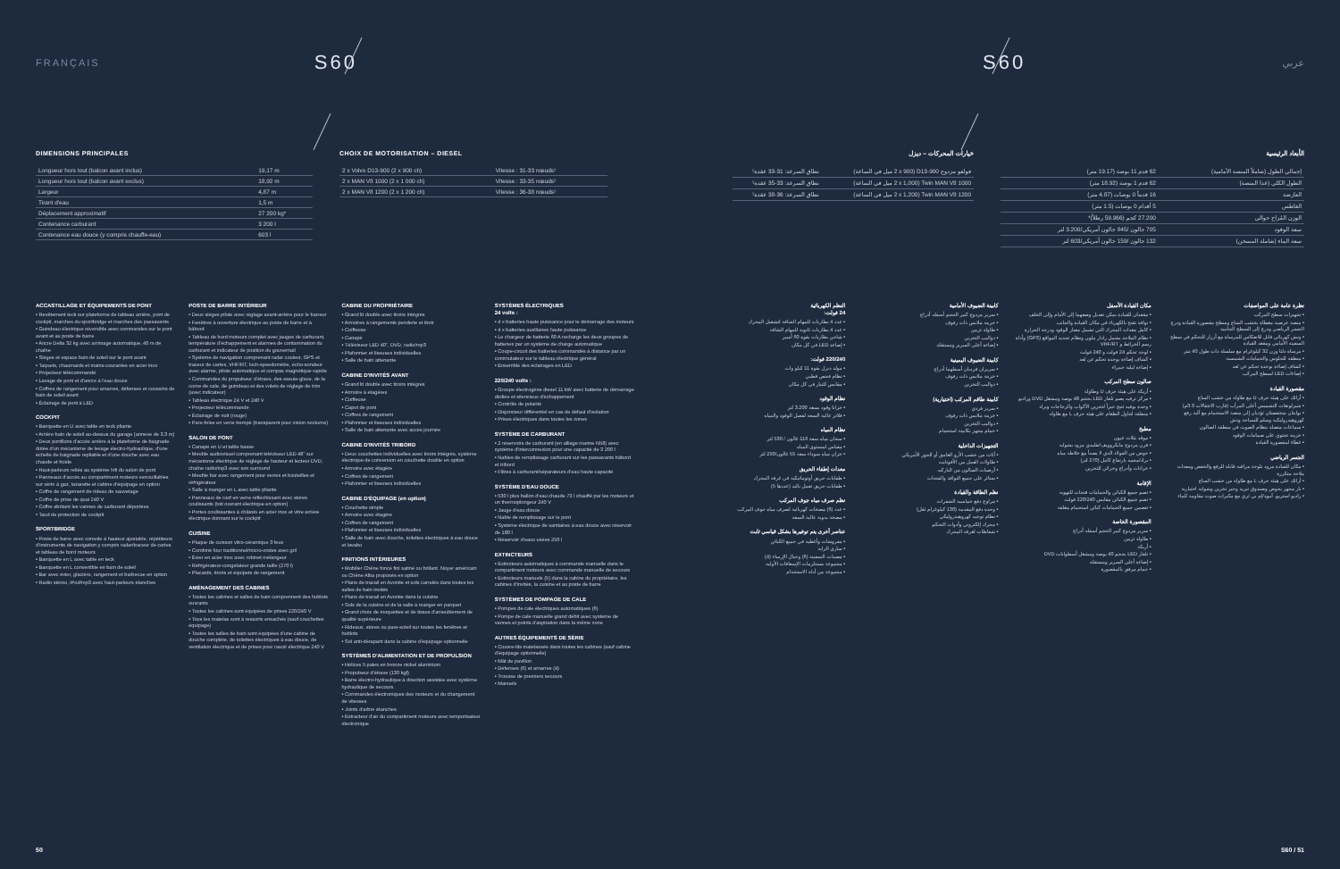FRANÇAIS S60
DIMENSIONS PRINCIPALES
| Longueur hors tout (balcon avant inclus) | 19,17 m |
| Longueur hors tout (balcon avant exclus) | 18,92 m |
| Largeur | 4,87 m |
| Tirant d'eau | 1,5 m |
| Déplacement approximatif | 27 200 kg* |
| Contenance carburant | 3 200 l |
| Contenance eau douce (y compris chauffe-eau) | 603 l |
CHOIX DE MOTORISATION – DIESEL
| 2 x Volvo D13-900 (2 x 900 ch) | Vitesse : 31-33 nœuds¹ |
| 2 x MAN V8 1000 (2 x 1 000 ch) | Vitesse : 33-35 nœuds¹ |
| 2 x MAN V8 1200 (2 x 1 200 ch) | Vitesse : 36-38 nœuds¹ |
ACCASTILLAGE ET ÉQUIPEMENTS DE PONT
• Revêtement teck sur plateforme de tableau arrière, pont de cockpit, marches du sportbridge et marches des passavants
• Guindeau électrique réversible avec commandes sur le pont avant et au poste de barre
• Ancre Delta 32 kg avec arrimage automatique, 40 m de chaîne
• Sièges et espace bain de soleil sur le pont avant
• Taquets, chaumards et mains-courantes en acier inox
• Projecteur télécommandé
• Lavage de pont et d'ancre à l'eau douce
• Coffres de rangement pour amarres, défenses et coussins de bain de soleil avant
• Éclairage de pont à LED
COCKPIT
• Banquette en U avec table en teck pliante
• Arrière bain de soleil au-dessus du garage (annexe de 3,3 m)
• Deux portillons d'accès arrière à la plateforme de baignade dotée d'un mécanisme de levage électro-hydraulique, d'une échelle de baignade repliable et d'une douche avec eau chaude et froide
• Haut-parleurs reliés au système hifi du salon de pont
• Panneaux d'accès au compartiment moteurs verrouillables sur vérin à gaz, lazarette et cabine d'équipage en option
• Coffre de rangement de rideau de sauvetage
• Coffre de prise de quai 240 V
• Coffre abritant les vannes de carburant déportées
• Taud de protection de cockpit
SPORTBRIDGE
• Poste de barre avec console à hauteur ajustable, répétiteurs d'instruments de navigation y compris radar/traceur de cartes et tableau de bord moteurs
• Banquette en L avec table en teck
• Banquette en L convertible en bain de soleil
• Bar avec évier, glacière, rangement et barbecue en option
• Radio stéréo, iPod/mp3 avec haut-parleurs étanches
POSTE DE BARRE INTÉRIEUR
• Deux sièges pilote avec réglage avant-arrière pour le barreur
• Fenêtres à ouverture électrique au poste de barre et à bâbord
• Tableau de bord moteurs complet avec jauges de carburant, température d'échappement et alarmes de contamination du carburant et indicateur de position du gouvernail
• Système de navigation comprenant radar couleur, GPS et traceur de cartes, VHF/RT, loch-speedomètre, écho-sondeur avec alarme, pilote automatique et compas magnétique rapide
• Commandes du propulseur d'étrave, des essuie-glace, de la corne de cale, de guindeau et des volets de réglage de trim (avec indicateur)
• Tableau électrique 24 V et 240 V
• Projecteur télécommandé
• Éclairage de nuit (rouge)
• Pare-brise en verre trempé (transparent pour vision nocturne)
SALON DE PONT
• Canapé en U et table basse
• Meuble audiovisuel comprenant téléviseur LED 48" sur mécanisme électrique de réglage de hauteur et lecteur DVD, chaîne radio/mp3 avec son surround
• Meuble bar avec rangement pour verres et bouteilles et réfrigérateur
• Salle à manger en L avec table pliante
• Panneaux de roof en verre réfléchissant avec stores coulissants (toit ouvrant électrique en option)
• Portes coulissantes à châssis en acier inox et vitre arrière électrique donnant sur le cockpit
CUISINE
• Plaque de cuisson vitro-céramique 3 feux
• Combiné four traditionnel/micro-ondes avec gril
• Évier en acier inox avec robinet mélangeur
• Réfrigérateur-congélateur grande taille (270 l)
• Placards, tiroirs et équipets de rangement
AMÉNAGEMENT DES CABINES
• Toutes les cabines et salles de bain comprennent des hublots ouvrants
• Toutes les cabines sont équipées de prises 220/240 V
• Tous les matelas sont à ressorts ensachés (sauf couchettes équipage)
• Toutes les salles de bain sont équipées d'une cabine de douche complète, de toilettes électriques à eau douce, de ventilation électrique et de prises pour rasoir électrique 240 V
CABINE DU PROPRIÉTAIRE
• Grand lit double avec tiroirs intégrés
• Armoires à rangements penderie et tiroir
• Coiffeuse
• Canapé
• Téléviseur LED 40", DVD, radio/mp3
• Plafonnier et liseuses individuelles
• Salle de bain attenante
CABINE D'INVITÉS AVANT
• Grand lit double avec tiroirs intégrés
• Armoire à étagères
• Coiffeuse
• Capot de pont
• Coffres de rangement
• Plafonnier et liseuses individuelles
• Salle de bain attenante avec accès journée
CABINE D'INVITÉS TRIBORD
• Deux couchettes individuelles avec tiroirs intégrés, système électrique de conversion en couchette double en option
• Armoire avec étagère
• Coffres de rangement
• Plafonnier et liseuses individuelles
CABINE D'ÉQUIPAGE (en option)
• Couchette simple
• Armoire avec étagère
• Coffres de rangement
• Plafonnier et liseuses individuelles
• Salle de bain avec douche, toilettes électriques à eau douce et lavabo
FINITIONS INTÉRIEURES
• Mobilier Chêne foncé fini satiné ou brillant. Noyer américain ou Chêne Alba proposés en option
• Plans de travail en Avonite et sols carrelés dans toutes les salles de bain invités
• Plans de travail en Avonite dans la cuisine
• Sols de la cuisine et de la salle à manger en parquet
• Grand choix de moquettes et de tissus d'ameublement de qualité supérieure
• Rideaux, stores ou pare-soleil sur toutes les fenêtres et hublots
• Sol anti-dérapant dans la cabine d'équipage optionnelle
SYSTÈMES D'ALIMENTATION ET DE PROPULSION
• Hélices 5 pales en bronze nickel aluminium
• Propulseur d'étrave (130 kgf)
• Barre électro-hydraulique à direction assistée avec système hydraulique de secours
• Commandes électroniques des moteurs et du changement de vitesses
• Joints d'arbre étanches
• Extracteur d'air du compartiment moteurs avec temporisateur électronique
SYSTÈMES ÉLECTRIQUES
24 volts :
• 4 x batteries haute puissance pour le démarrage des moteurs
• 4 x batteries auxiliaires haute puissance
• Le chargeur de batterie 60 A recharge les deux groupes de batteries par un système de charge automatique
• Coupe-circuit des batteries commandés à distance par un commutateur sur le tableau électrique général
• Ensemble des éclairages en LED
220/240 volts :
• Groupe électrogène diesel 11 kW avec batterie de démarrage dédiée et silencieux d'échappement
• Contrôle de polarité
• Disjoncteur différentiel en cas de défaut d'isolation
• Prises électriques dans toutes les zones
SYSTÈME DE CARBURANT
• 2 réservoirs de carburant (en alliage marine N58) avec système d'interconnexion pour une capacité de 3 200 l
• Nables de remplissage carburant sur les passavants bâbord et tribord
• Filtres à carburant/séparateurs d'eau haute capacité
SYSTÈME D'EAU DOUCE
• 530 l plus ballon d'eau chaude 73 l chauffé par les moteurs et un thermoplongeur 240 V
• Jauge d'eau douce
• Nable de remplissage sur le pont
• Système électrique de sanitaires à eau douce avec réservoir de 180 l
• Réservoir d'eaux usées 250 l
EXTINCTEURS
• Extincteurs automatiques à commande manuelle dans le compartiment moteurs avec commande manuelle de secours
• Extincteurs manuels (5) dans la cabine du propriétaire, les cabines d'invités, la cuisine et au poste de barre
SYSTÈMES DE POMPAGE DE CALE
• Pompes de cale électriques automatiques (6)
• Pompe de cale manuelle grand débit avec système de vannes et points d'aspiration dans la même zone
AUTRES ÉQUIPEMENTS DE SÉRIE
• Couvre-lits matelassés dans toutes les cabines (sauf cabine d'équipage optionnelle)
• Mât de pavillon
• Défenses (6) et amarres (4)
• Trousse de premiers secours
• Manuels
50
عربي S60
الأبعاد الرئيسية
| إجمالي الطول (شاملاً المنصة الأمامية) | 62 قدم 11 بوصة (19.17 متر) |
| الطول الكلي (عدا المنصة) | 62 قدم 1 بوصة (18.92 متر) |
| العارضة | 16 قدماً 0 بوصات (4.87 متر) |
| الغاطس | 5 أقدام 0 بوصات (1.5 متر) |
| الوزن المُزاح حوالي | 27.200 كجم (59.966 رطلاً)* |
| سعة الوقود | 705 جالون /845 جالون أمريكي/3.200 لتر |
| سعة الماء (شاملة المسخن) | 132 جالون /159 جالون أمريكي/603 لتر |
خيارات المحركات – ديزل
| فولفو مزدوج D13-900 (2 x 900 ميل في الساعة) | نطاق السرعة: 31-33 عقدة¹ |
| Twin MAN V8 1000 (2 x 1,000 ميل في الساعة) | نطاق السرعة: 33-35 عقدة¹ |
| Twin MAN V8 1200 (2 x 1,200 ميل في الساعة) | نطاق السرعة: 36-38 عقدة¹ |
نظرة عامة على المواصفات
• تجهيزات سطح المركب
• منصة عرضية مغطاة بخشب الساج وسطح مقصورة القيادة ودرج الجسر الرياضي ودرج إلى السطح الجانبية
• ونش كهربائي قابل للانعكاس للمرساة مع أزرار للتحكم في سطح السفينة الأمامي ومقعد القيادة
• مرساة دلتا وزن 32 كيلوغرام مع سلسلة ذات طول 40 متر
• منطقة للجلوس والحمامات الشمسية
• كشاف إضاءة بوحدة تحكم عن بُعد
• إضاءات LED لسطح المركب
مقصورة القيادة
• أرائك على هيئة حرف U مع طاولة من خشب الساج
• شيزلونغات التشميس أعلى المرآب (قارب الانتقالات 3.3م)
• بوابتان منخفضتان تؤديان إلى منصة الاستحمام مع آلية رفع كهروهيدروليكية وسلم للسباحة ودش
• سماعات متصلة بنظام الصوت في منطقة الصالون
• خزينة تحتوي على صمامات الوقود
• غطاء لمقصورة القيادة
الجسر الرياضي
• مكان للقيادة مزود بلوحة مراقبة قابلة للرفع والخفض ومعدات ملاحة متكررة
• أرائك على هيئة حرف L مع طاولة من خشب الساج
• بار مجهز بحوض وصندوق تبريد وحيز تخزين وشواية اختيارية
• راديو استريو، آيبود/إم بي ثري مع مكبرات صوت مقاومة للماء
مكان القيادة الأسفل
• مقعدان للقيادة يمكن تعديل وضعهما إلى الأمام وإلى الخلف
• نوافذ تفتح بالكهرباء في مكان القيادة والجانب
• كامل معدات المحرك التي تشمل معيار الوقود ودرجة الحرارة
• نظام الملاحة يشمل رادار ملون ونظام تحديد المواقع (GPS) وأداة رسم الخرائط و VHF/RT
• لوحة تحكم 24 فولت و 240 فولت
• كشاف إضاءة بوحدة تحكم عن بُعد
• إضاءة ليلية حمراء
صالون سطح المركب
• أريكة على هيئة حرف U وطاولة
• مركز ترفيه يضم تلفاز LED بحجم 48 بوصة ومشغل DVD وراديو
• وحدة بوفيه تتيح حيزاً لتخزين الأكواب والزجاجات وبراد
• منطقة لتناول الطعام على هيئة حرف L مع طاولة
مطبخ
• موقد بثلاث عيون
• فرن مزدوج مايكروويف/تقليدي مزود بشواية
• حوض من الفولاذ الذي لا يصدأ مع خلاطة مياه
• براد/مجمد بارتفاع كامل (270 لتر)
• خزانات وأدراج وخزائن للتخزين
الإقامة
• تضم جميع الكبائن والحمامات فتحات للتهوية
• تضم جميع الكبائن مقابس 220/240 فولت
• تتضمن جميع الحمامات كبائن استحمام مغلقة
المقصورة الخاصة
• سرير مزدوج كبير الحجم أسفله أدراج
• طاولة تزيين
• أريكة
• تلفاز LED بحجم 40 بوصة ومشغل أسطوانات DVD
• إضاءة أعلى السرير ومستقلة
• حمام مرفق بالمقصورة
كابينة الضيوف الأمامية
• سرير مزدوج كبير الحجم أسفله أدراج
• خزينة ملابس ذات رفوف
• طاولة تزيين
• دواليب التخزين
• إضاءة أعلى السرير ومستقلة
كابينة الضيوف اليمينية
• سريران فرديان أسفلهما أدراج
• خزينة ملابس ذات رفوف
• دواليب التخزين
كابينة طاقم المركب (اختيارية)
• سرير فردي
• خزينة ملابس ذات رفوف
• دواليب التخزين
• حمام مجهز بكابينة استحمام
التجهيزات الداخلية
• أثاث من خشب الأرو الغامق أو الجوز الأمريكي
• طاولات العمل من الأفونايت
• أرضيات الصالون من الباركيه
• ستائر على جميع النوافذ والفتحات
نظم الطاقة والقيادة
• مراوح دفع خماسية الشفرات
• وحدة دفع المقدمة (130 كيلوغرام ثقل)
• نظام توجيه كهروهيدروليكي
• محرك إلكتروني وأدوات التحكم
• شفاطات لغرفة المحرك
النظم الكهربائية
24 فولت:
• عدد 4 بطاريات للمهام الشاقة لتشغيل المحرك
• عدد 4 بطاريات ثانوية للمهام الشاقة
• شاحن بطاريات بقوة 60 أمبير
• إضاءة LED في كل مكان
220/240 فولت:
• مولد ديزل بقوة 11 كيلو وات
• نظام فحص قطبي
• مقابس للتيار في كل مكان
نظام الوقود
• خزانا وقود بسعة 3.200 لتر
• فلاتر عالية السعة لفصل الوقود والمياه
نظام المياه
• سخان مياه سعة 116 غالون / 530 لتر
• مقياس لمستوى المياه
• خزان مياه سوداء سعة 55 غالون/250 لتر
معدات إطفاء الحريق
• طفايات حريق أوتوماتيكية في غرفة المحرك
• طفايات حريق تعمل باليد (عددها 5)
نظم صرف مياه جوف المركب
• عدد (6) مضخات كهربائية لصرف مياه جوف المركب
• مضخة يدوية عالية السعة
عناصر أخرى يتم توفيرها بشكل قياسي ثابت
• مفروشات وأغطية في جميع الكبائن
• ساري الراية
• مصدات السفينة (6) وحبال الإرساء (4)
• مجموعة مستلزمات الإسعافات الأولية
• مجموعة من أدلة الاستخدام
S60 / 51